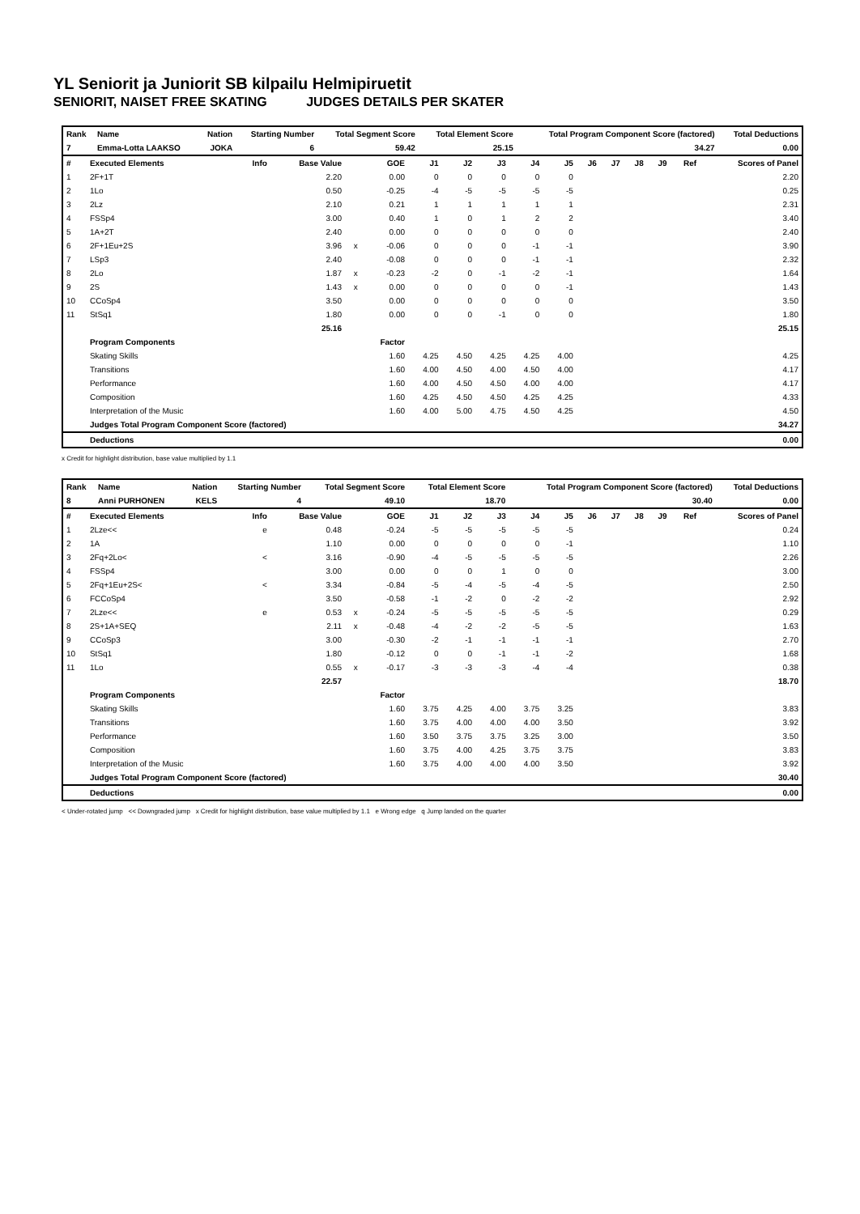YL Seniorit ja Juniorit SB kilpailu Helmipiruetit
SENIORIT, NAISET FREE SKATING JUDGES DETAILS PER SKATER
| Rank | Name | Nation | Starting Number | Total Segment Score | Total Element Score | Total Program Component Score (factored) | Total Deductions |
| --- | --- | --- | --- | --- | --- | --- | --- |
| 7 | Emma-Lotta LAAKSO | JOKA | 6 | 59.42 | 25.15 | 34.27 | 0.00 |
| # | Executed Elements | Info | Base Value | | GOE | J1 | J2 | J3 | J4 | J5 | J6 | J7 | J8 | J9 | Ref | Scores of Panel |
| --- | --- | --- | --- | --- | --- | --- | --- | --- | --- | --- | --- | --- | --- | --- | --- | --- |
| 1 | 2F+1T | | 2.20 | | 0.00 | 0 | 0 | 0 | 0 | 0 | | | | | | 2.20 |
| 2 | 1Lo | | 0.50 | | -0.25 | -4 | -5 | -5 | -5 | -5 | | | | | | 0.25 |
| 3 | 2Lz | | 2.10 | | 0.21 | 1 | 1 | 1 | 1 | 1 | | | | | | 2.31 |
| 4 | FSSp4 | | 3.00 | | 0.40 | 1 | 0 | 1 | 2 | 2 | | | | | | 3.40 |
| 5 | 1A+2T | | 2.40 | | 0.00 | 0 | 0 | 0 | 0 | 0 | | | | | | 2.40 |
| 6 | 2F+1Eu+2S | | 3.96 | x | -0.06 | 0 | 0 | 0 | -1 | -1 | | | | | | 3.90 |
| 7 | LSp3 | | 2.40 | | -0.08 | 0 | 0 | 0 | -1 | -1 | | | | | | 2.32 |
| 8 | 2Lo | | 1.87 | x | -0.23 | -2 | 0 | -1 | -2 | -1 | | | | | | 1.64 |
| 9 | 2S | | 1.43 | x | 0.00 | 0 | 0 | 0 | 0 | -1 | | | | | | 1.43 |
| 10 | CCoSp4 | | 3.50 | | 0.00 | 0 | 0 | 0 | 0 | 0 | | | | | | 3.50 |
| 11 | StSq1 | | 1.80 | | 0.00 | 0 | 0 | -1 | 0 | 0 | | | | | | 1.80 |
| | | | 25.16 | | | | | | | | | | | | | 25.15 |
| | Program Components | | | | Factor | | | | | | | | | | | |
| | Skating Skills | | | | 1.60 | 4.25 | 4.50 | 4.25 | 4.25 | 4.00 | | | | | | 4.25 |
| | Transitions | | | | 1.60 | 4.00 | 4.50 | 4.00 | 4.50 | 4.00 | | | | | | 4.17 |
| | Performance | | | | 1.60 | 4.00 | 4.50 | 4.50 | 4.00 | 4.00 | | | | | | 4.17 |
| | Composition | | | | 1.60 | 4.25 | 4.50 | 4.50 | 4.25 | 4.25 | | | | | | 4.33 |
| | Interpretation of the Music | | | | 1.60 | 4.00 | 5.00 | 4.75 | 4.50 | 4.25 | | | | | | 4.50 |
| | Judges Total Program Component Score (factored) | | | | | | | | | | | | | | | 34.27 |
| | Deductions | | | | | | | | | | | | | | | 0.00 |
x Credit for highlight distribution, base value multiplied by 1.1
| Rank | Name | Nation | Starting Number | Total Segment Score | Total Element Score | Total Program Component Score (factored) | Total Deductions |
| --- | --- | --- | --- | --- | --- | --- | --- |
| 8 | Anni PURHONEN | KELS | 4 | 49.10 | 18.70 | 30.40 | 0.00 |
| # | Executed Elements | Info | Base Value | | GOE | J1 | J2 | J3 | J4 | J5 | J6 | J7 | J8 | J9 | Ref | Scores of Panel |
| --- | --- | --- | --- | --- | --- | --- | --- | --- | --- | --- | --- | --- | --- | --- | --- | --- |
| 1 | 2Lze<< | e | 0.48 | | -0.24 | -5 | -5 | -5 | -5 | -5 | | | | | | 0.24 |
| 2 | 1A | | 1.10 | | 0.00 | 0 | 0 | 0 | 0 | -1 | | | | | | 1.10 |
| 3 | 2Fq+2Lo< | < | 3.16 | | -0.90 | -4 | -5 | -5 | -5 | -5 | | | | | | 2.26 |
| 4 | FSSp4 | | 3.00 | | 0.00 | 0 | 0 | 1 | 0 | 0 | | | | | | 3.00 |
| 5 | 2Fq+1Eu+2S< | < | 3.34 | | -0.84 | -5 | -4 | -5 | -4 | -5 | | | | | | 2.50 |
| 6 | FCCoSp4 | | 3.50 | | -0.58 | -1 | -2 | 0 | -2 | -2 | | | | | | 2.92 |
| 7 | 2Lze<< | e | 0.53 | x | -0.24 | -5 | -5 | -5 | -5 | -5 | | | | | | 0.29 |
| 8 | 2S+1A+SEQ | | 2.11 | x | -0.48 | -4 | -2 | -2 | -5 | -5 | | | | | | 1.63 |
| 9 | CCoSp3 | | 3.00 | | -0.30 | -2 | -1 | -1 | -1 | -1 | | | | | | 2.70 |
| 10 | StSq1 | | 1.80 | | -0.12 | 0 | 0 | -1 | -1 | -2 | | | | | | 1.68 |
| 11 | 1Lo | | 0.55 | x | -0.17 | -3 | -3 | -3 | -4 | -4 | | | | | | 0.38 |
| | | | 22.57 | | | | | | | | | | | | | 18.70 |
| | Program Components | | | | Factor | | | | | | | | | | | |
| | Skating Skills | | | | 1.60 | 3.75 | 4.25 | 4.00 | 3.75 | 3.25 | | | | | | 3.83 |
| | Transitions | | | | 1.60 | 3.75 | 4.00 | 4.00 | 4.00 | 3.50 | | | | | | 3.92 |
| | Performance | | | | 1.60 | 3.50 | 3.75 | 3.75 | 3.25 | 3.00 | | | | | | 3.50 |
| | Composition | | | | 1.60 | 3.75 | 4.00 | 4.25 | 3.75 | 3.75 | | | | | | 3.83 |
| | Interpretation of the Music | | | | 1.60 | 3.75 | 4.00 | 4.00 | 4.00 | 3.50 | | | | | | 3.92 |
| | Judges Total Program Component Score (factored) | | | | | | | | | | | | | | | 30.40 |
| | Deductions | | | | | | | | | | | | | | | 0.00 |
< Under-rotated jump << Downgraded jump x Credit for highlight distribution, base value multiplied by 1.1 e Wrong edge q Jump landed on the quarter